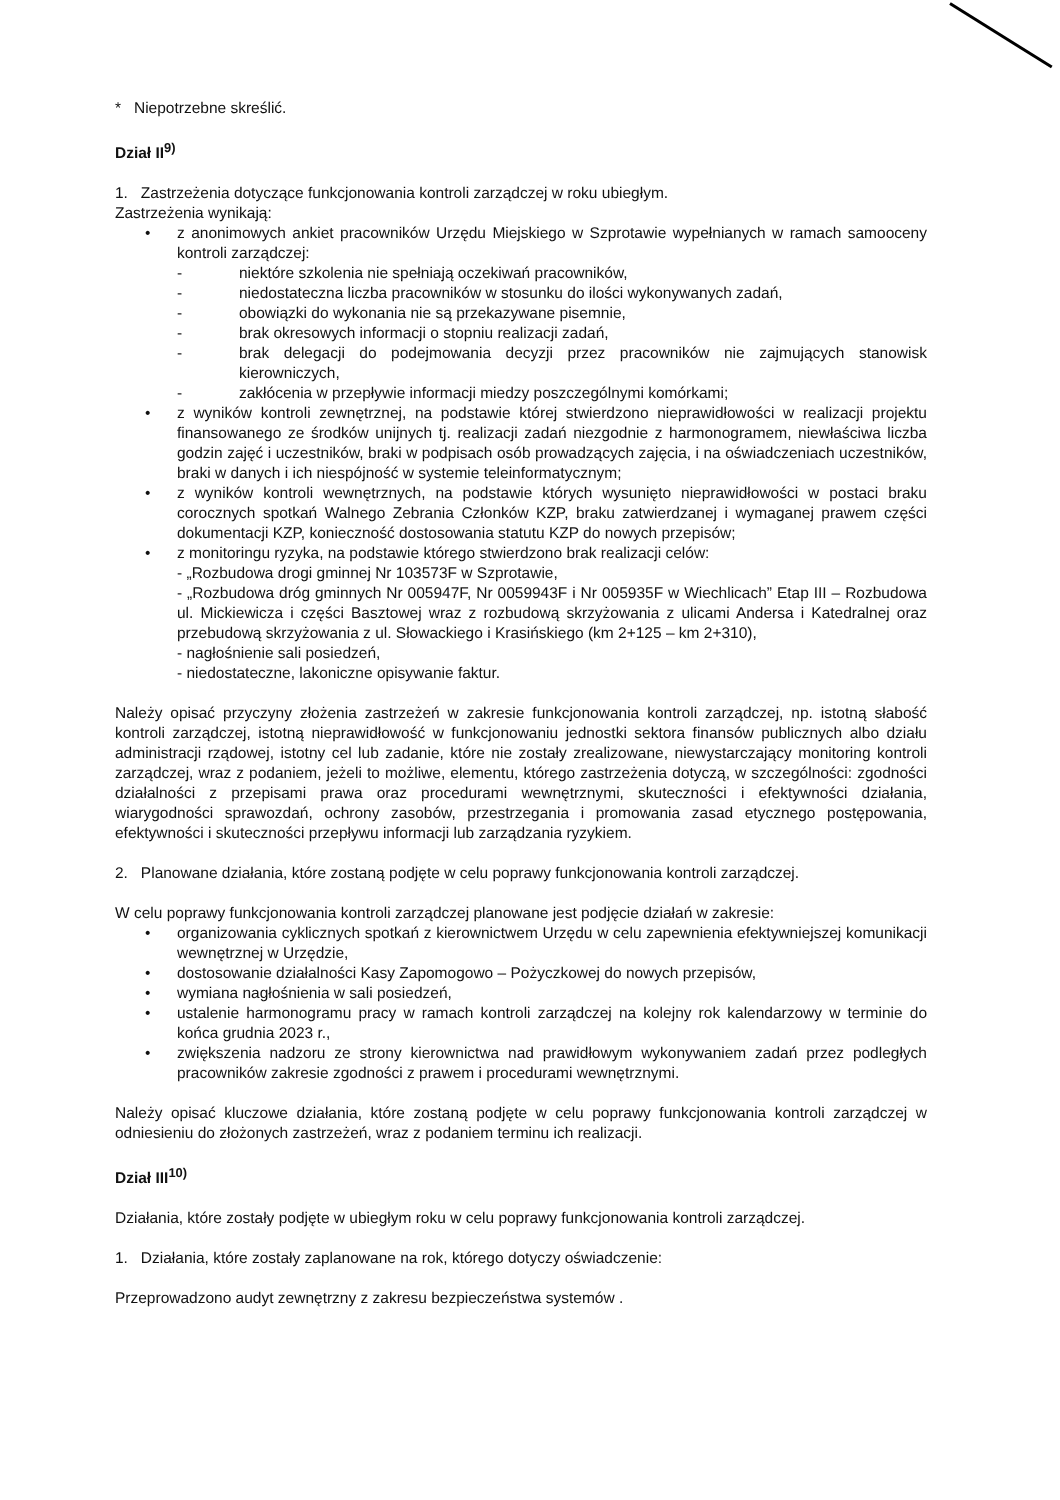* Niepotrzebne skreślić.
Dział II<sup>9)</sup>
1. Zastrzeżenia dotyczące funkcjonowania kontroli zarządczej w roku ubiegłym.
Zastrzeżenia wynikają:
• z anonimowych ankiet pracowników Urzędu Miejskiego w Szprotawie wypełnianych w ramach samooceny kontroli zarządczej:
- niektóre szkolenia nie spełniają oczekiwań pracowników,
- niedostateczna liczba pracowników w stosunku do ilości wykonywanych zadań,
- obowiązki do wykonania nie są przekazywane pisemnie,
- brak okresowych informacji o stopniu realizacji zadań,
- brak delegacji do podejmowania decyzji przez pracowników nie zajmujących stanowisk kierowniczych,
- zakłócenia w przepływie informacji miedzy poszczególnymi komórkami;
• z wyników kontroli zewnętrznej, na podstawie której stwierdzono nieprawidłowości w realizacji projektu finansowanego ze środków unijnych tj. realizacji zadań niezgodnie z harmonogramem, niewłaściwa liczba godzin zajęć i uczestników, braki w podpisach osób prowadzących zajęcia, i na oświadczeniach uczestników, braki w danych i ich niespójność w systemie teleinformatycznym;
• z wyników kontroli wewnętrznych, na podstawie których wysunięto nieprawidłowości w postaci braku corocznych spotkań Walnego Zebrania Członków KZP, braku zatwierdzanej i wymaganej prawem części dokumentacji KZP, konieczność dostosowania statutu KZP do nowych przepisów;
• z monitoringu ryzyka, na podstawie którego stwierdzono brak realizacji celów:
- „Rozbudowa drogi gminnej Nr 103573F w Szprotawie,
- „Rozbudowa dróg gminnych Nr 005947F, Nr 0059943F i Nr 005935F w Wiechlicach” Etap III – Rozbudowa ul. Mickiewicza i części Basztowej wraz z rozbudową skrzyżowania z ulicami Andersa i Katedralnej oraz przebudową skrzyżowania z ul. Słowackiego i Krasińskiego (km 2+125 – km 2+310),
- nagłośnienie sali posiedzeń,
- niedostateczne, lakoniczne opisywanie faktur.
Należy opisać przyczyny złożenia zastrzeżeń w zakresie funkcjonowania kontroli zarządczej, np. istotną słabość kontroli zarządczej, istotną nieprawidłowość w funkcjonowaniu jednostki sektora finansów publicznych albo działu administracji rządowej, istotny cel lub zadanie, które nie zostały zrealizowane, niewystarczający monitoring kontroli zarządczej, wraz z podaniem, jeżeli to możliwe, elementu, którego zastrzeżenia dotyczą, w szczególności: zgodności działalności z przepisami prawa oraz procedurami wewnętrznymi, skuteczności i efektywności działania, wiarygodności sprawozdań, ochrony zasobów, przestrzegania i promowania zasad etycznego postępowania, efektywności i skuteczności przepływu informacji lub zarządzania ryzykiem.
2. Planowane działania, które zostaną podjęte w celu poprawy funkcjonowania kontroli zarządczej.
W celu poprawy funkcjonowania kontroli zarządczej planowane jest podjęcie działań w zakresie:
• organizowania cyklicznych spotkań z kierownictwem Urzędu w celu zapewnienia efektywniejszej komunikacji wewnętrznej w Urzędzie,
• dostosowanie działalności Kasy Zapomogowo – Pożyczkowej do nowych przepisów,
• wymiana nagłośnienia w sali posiedzeń,
• ustalenie harmonogramu pracy w ramach kontroli zarządczej na kolejny rok kalendarzowy w terminie do końca grudnia 2023 r.,
• zwiększenia nadzoru ze strony kierownictwa nad prawidłowym wykonywaniem zadań przez podległych pracowników zakresie zgodności z prawem i procedurami wewnętrznymi.
Należy opisać kluczowe działania, które zostaną podjęte w celu poprawy funkcjonowania kontroli zarządczej w odniesieniu do złożonych zastrzeżeń, wraz z podaniem terminu ich realizacji.
Dział III<sup>10)</sup>
Działania, które zostały podjęte w ubiegłym roku w celu poprawy funkcjonowania kontroli zarządczej.
1. Działania, które zostały zaplanowane na rok, którego dotyczy oświadczenie:
Przeprowadzono audyt zewnętrzny z zakresu bezpieczeństwa systemów .